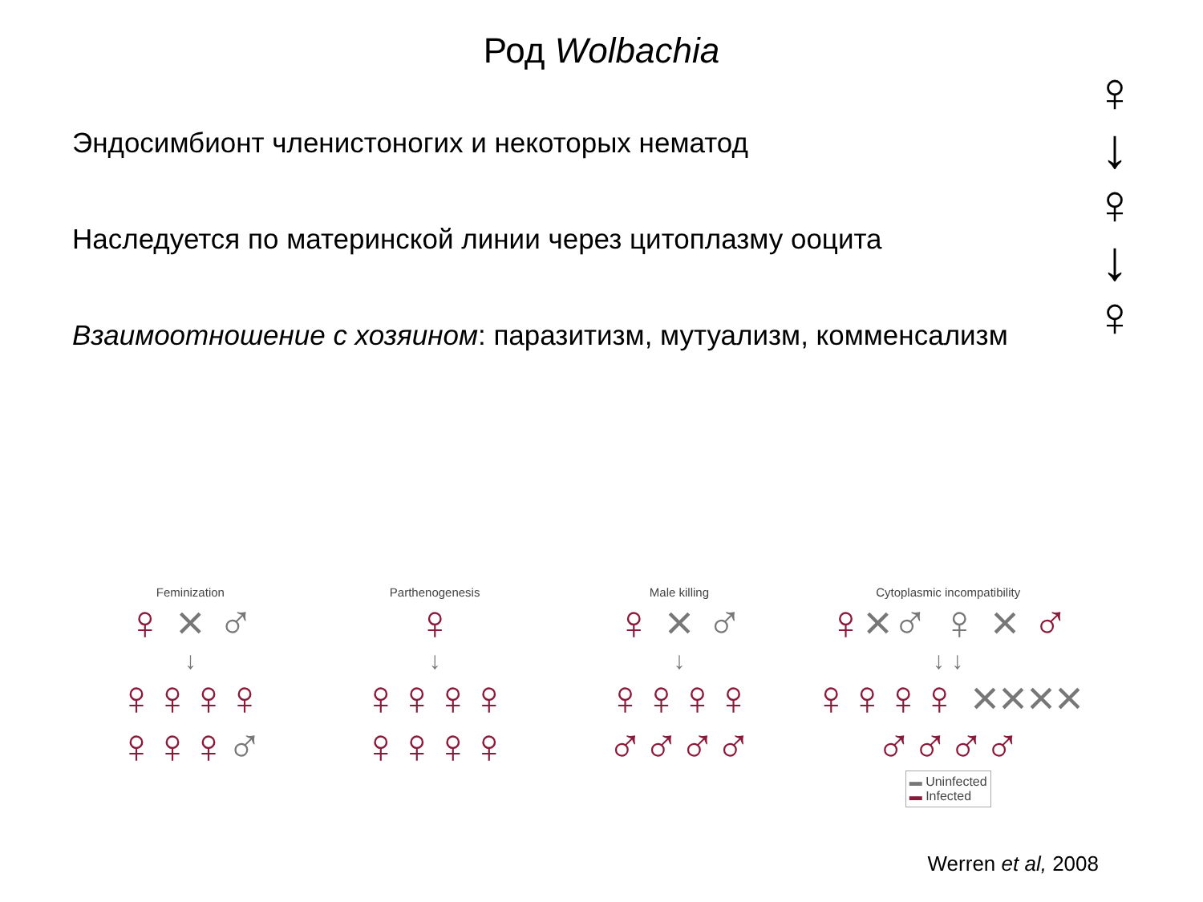Род Wolbachia
Эндосимбионт членистоногих и некоторых нематод
Наследуется по материнской линии через цитоплазму ооцита
Взаимоотношение с хозяином: паразитизм, мутуализм, комменсализм
♀
↓
♀
↓
♀
Feminization
♀ × ♂
↓
♀♀♀♀
♀♀♀♂
Parthenogenesis
♀
↓
♀♀♀♀
♀♀♀♀
Male killing
♀ × ♂
↓
♀♀♀♀
♂♂♂♂
Cytoplasmic incompatibility
♀×♂ ♀ × ♂
↓ ↓
♀♀♀♀ ××××
♂♂♂♂
▬ Uninfected
▬ Infected
Werren et al, 2008